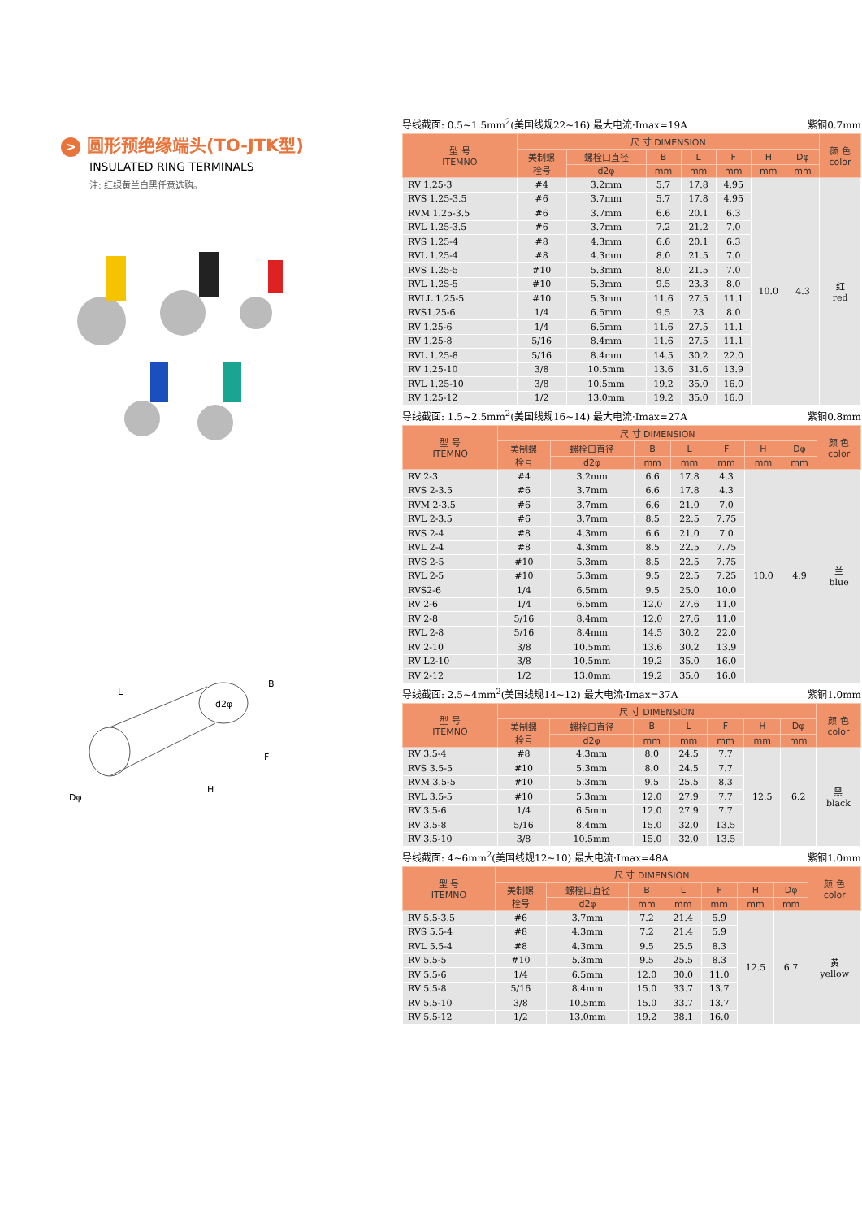> 圆形预绝缘端头(TO-JTK型)
INSULATED RING TERMINALS
注: 红绿黄兰白黑任意选购。
L
B
F
H
Dφ
d2φ
导线截面: 0.5~1.5mm<sup>2</sup>(美国线规22~16) 最大电流·Imax=19A 紫铜0.7mm
| 型 号 ITEMNO | 尺 寸 DIMENSION | | | | | | | 颜 色 color |
| --- | --- | --- | --- | --- | --- | --- | --- | --- |
| | 美制螺 栓号 | 螺栓口直径 | B | L | F | H | Dφ | |
| | | d2φ | mm | mm | mm | mm | mm | |
| RV 1.25-3 | #4 | 3.2mm | 5.7 | 17.8 | 4.95 | 10.0 | 4.3 | 红 red |
| RVS 1.25-3.5 | #6 | 3.7mm | 5.7 | 17.8 | 4.95 | | | |
| RVM 1.25-3.5 | #6 | 3.7mm | 6.6 | 20.1 | 6.3 | | | |
| RVL 1.25-3.5 | #6 | 3.7mm | 7.2 | 21.2 | 7.0 | | | |
| RVS 1.25-4 | #8 | 4.3mm | 6.6 | 20.1 | 6.3 | | | |
| RVL 1.25-4 | #8 | 4.3mm | 8.0 | 21.5 | 7.0 | | | |
| RVS 1.25-5 | #10 | 5.3mm | 8.0 | 21.5 | 7.0 | | | |
| RVL 1.25-5 | #10 | 5.3mm | 9.5 | 23.3 | 8.0 | | | |
| RVLL 1.25-5 | #10 | 5.3mm | 11.6 | 27.5 | 11.1 | | | |
| RVS1.25-6 | 1/4 | 6.5mm | 9.5 | 23 | 8.0 | | | |
| RV 1.25-6 | 1/4 | 6.5mm | 11.6 | 27.5 | 11.1 | | | |
| RV 1.25-8 | 5/16 | 8.4mm | 11.6 | 27.5 | 11.1 | | | |
| RVL 1.25-8 | 5/16 | 8.4mm | 14.5 | 30.2 | 22.0 | | | |
| RV 1.25-10 | 3/8 | 10.5mm | 13.6 | 31.6 | 13.9 | | | |
| RVL 1.25-10 | 3/8 | 10.5mm | 19.2 | 35.0 | 16.0 | | | |
| RV 1.25-12 | 1/2 | 13.0mm | 19.2 | 35.0 | 16.0 | | | |
导线截面: 1.5~2.5mm<sup>2</sup>(美国线规16~14) 最大电流·Imax=27A 紫铜0.8mm
| 型 号 ITEMNO | 尺 寸 DIMENSION | | | | | | | 颜 色 color |
| --- | --- | --- | --- | --- | --- | --- | --- | --- |
| | 美制螺 栓号 | 螺栓口直径 | B | L | F | H | Dφ | |
| | | d2φ | mm | mm | mm | mm | mm | |
| RV 2-3 | #4 | 3.2mm | 6.6 | 17.8 | 4.3 | 10.0 | 4.9 | 兰 blue |
| RVS 2-3.5 | #6 | 3.7mm | 6.6 | 17.8 | 4.3 | | | |
| RVM 2-3.5 | #6 | 3.7mm | 6.6 | 21.0 | 7.0 | | | |
| RVL 2-3.5 | #6 | 3.7mm | 8.5 | 22.5 | 7.75 | | | |
| RVS 2-4 | #8 | 4.3mm | 6.6 | 21.0 | 7.0 | | | |
| RVL 2-4 | #8 | 4.3mm | 8.5 | 22.5 | 7.75 | | | |
| RVS 2-5 | #10 | 5.3mm | 8.5 | 22.5 | 7.75 | | | |
| RVL 2-5 | #10 | 5.3mm | 9.5 | 22.5 | 7.25 | | | |
| RVS2-6 | 1/4 | 6.5mm | 9.5 | 25.0 | 10.0 | | | |
| RV 2-6 | 1/4 | 6.5mm | 12.0 | 27.6 | 11.0 | | | |
| RV 2-8 | 5/16 | 8.4mm | 12.0 | 27.6 | 11.0 | | | |
| RVL 2-8 | 5/16 | 8.4mm | 14.5 | 30.2 | 22.0 | | | |
| RV 2-10 | 3/8 | 10.5mm | 13.6 | 30.2 | 13.9 | | | |
| RV L2-10 | 3/8 | 10.5mm | 19.2 | 35.0 | 16.0 | | | |
| RV 2-12 | 1/2 | 13.0mm | 19.2 | 35.0 | 16.0 | | | |
导线截面: 2.5~4mm<sup>2</sup>(美国线规14~12) 最大电流·Imax=37A 紫铜1.0mm
| 型 号 ITEMNO | 尺 寸 DIMENSION | | | | | | | 颜 色 color |
| --- | --- | --- | --- | --- | --- | --- | --- | --- |
| | 美制螺 栓号 | 螺栓口直径 | B | L | F | H | Dφ | |
| | | d2φ | mm | mm | mm | mm | mm | |
| RV 3.5-4 | #8 | 4.3mm | 8.0 | 24.5 | 7.7 | 12.5 | 6.2 | 黑 black |
| RVS 3.5-5 | #10 | 5.3mm | 8.0 | 24.5 | 7.7 | | | |
| RVM 3.5-5 | #10 | 5.3mm | 9.5 | 25.5 | 8.3 | | | |
| RVL 3.5-5 | #10 | 5.3mm | 12.0 | 27.9 | 7.7 | | | |
| RV 3.5-6 | 1/4 | 6.5mm | 12.0 | 27.9 | 7.7 | | | |
| RV 3.5-8 | 5/16 | 8.4mm | 15.0 | 32.0 | 13.5 | | | |
| RV 3.5-10 | 3/8 | 10.5mm | 15.0 | 32.0 | 13.5 | | | |
导线截面: 4~6mm<sup>2</sup>(美国线规12~10) 最大电流·Imax=48A 紫铜1.0mm
| 型 号 ITEMNO | 尺 寸 DIMENSION | | | | | | | 颜 色 color |
| --- | --- | --- | --- | --- | --- | --- | --- | --- |
| | 美制螺 栓号 | 螺栓口直径 | B | L | F | H | Dφ | |
| | | d2φ | mm | mm | mm | mm | mm | |
| RV 5.5-3.5 | #6 | 3.7mm | 7.2 | 21.4 | 5.9 | 12.5 | 6.7 | 黄 yellow |
| RVS 5.5-4 | #8 | 4.3mm | 7.2 | 21.4 | 5.9 | | | |
| RVL 5.5-4 | #8 | 4.3mm | 9.5 | 25.5 | 8.3 | | | |
| RV 5.5-5 | #10 | 5.3mm | 9.5 | 25.5 | 8.3 | | | |
| RV 5.5-6 | 1/4 | 6.5mm | 12.0 | 30.0 | 11.0 | | | |
| RV 5.5-8 | 5/16 | 8.4mm | 15.0 | 33.7 | 13.7 | | | |
| RV 5.5-10 | 3/8 | 10.5mm | 15.0 | 33.7 | 13.7 | | | |
| RV 5.5-12 | 1/2 | 13.0mm | 19.2 | 38.1 | 16.0 | | | |